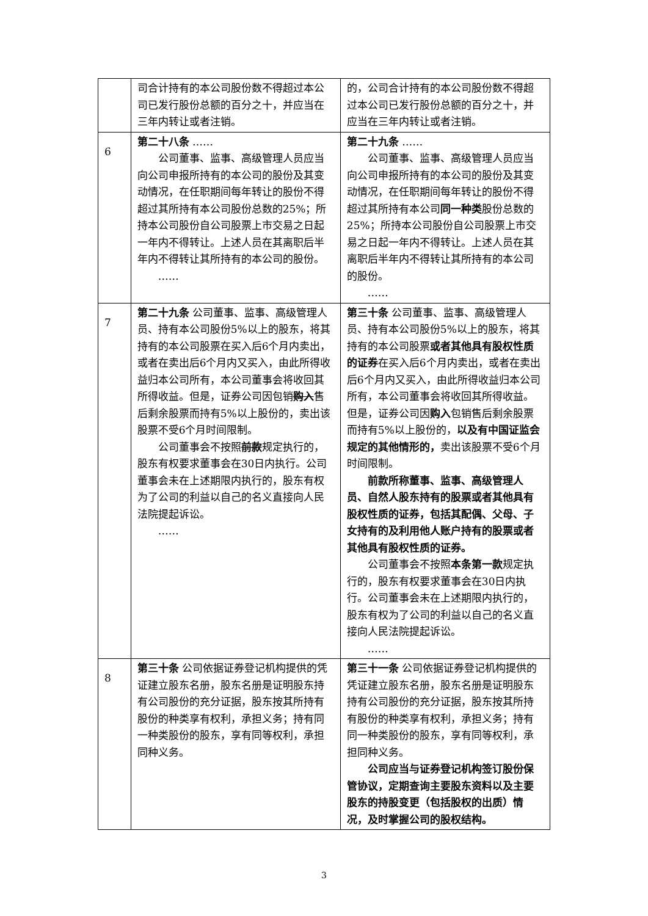| | 司合计持有的本公司股份数不得超过本公司已发行股份总额的百分之十，并应当在三年内转让或者注销。 | 的，公司合计持有的本公司股份数不得超过本公司已发行股份总额的百分之十，并应当在三年内转让或者注销。 |
| 6 | 第二十八条 …… 公司董事、监事、高级管理人员应当向公司申报所持有的本公司的股份及其变动情况，在任职期间每年转让的股份不得超过其所持有本公司股份总数的25%；所持本公司股份自公司股票上市交易之日起一年内不得转让。上述人员在其离职后半年内不得转让其所持有的本公司的股份。 …… | 第二十九条 …… 公司董事、监事、高级管理人员应当向公司申报所持有的本公司的股份及其变动情况，在任职期间每年转让的股份不得超过其所持有本公司 同一种类 股份总数的25%；所持本公司股份自公司股票上市交易之日起一年内不得转让。上述人员在其离职后半年内不得转让其所持有的本公司的股份。 …… |
| 7 | 第二十九条 公司董事、监事、高级管理人员、持有本公司股份5%以上的股东，将其持有的本公司股票在买入后6个月内卖出，或者在卖出后6个月内又买入，由此所得收益归本公司所有，本公司董事会将收回其所得收益。但是，证券公司因包销 购入 售后剩余股票而持有5%以上股份的，卖出该股票不受6个月时间限制。 公司董事会不按照 前款 规定执行的，股东有权要求董事会在30日内执行。公司董事会未在上述期限内执行的，股东有权为了公司的利益以自己的名义直接向人民法院提起诉讼。 …… | 第三十条 公司董事、监事、高级管理人员、持有本公司股份5%以上的股东，将其持有的本公司股票 或者其他具有股权性质的证券 在买入后6个月内卖出，或者在卖出后6个月内又买入，由此所得收益归本公司所有，本公司董事会将收回其所得收益。但是，证券公司因 购入 包销售后剩余股票而持有5%以上股份的， 以及有中国证监会规定的其他情形的， 卖出该股票不受6个月时间限制。 前款所称董事、监事、高级管理人员、自然人股东持有的股票或者其他具有股权性质的证券，包括其配偶、父母、子女持有的及利用他人账户持有的股票或者其他具有股权性质的证券。 公司董事会不按照 本条第一款 规定执行的，股东有权要求董事会在30日内执行。公司董事会未在上述期限内执行的，股东有权为了公司的利益以自己的名义直接向人民法院提起诉讼。 …… |
| 8 | 第三十条 公司依据证券登记机构提供的凭证建立股东名册，股东名册是证明股东持有公司股份的充分证据，股东按其所持有股份的种类享有权利，承担义务；持有同一种类股份的股东，享有同等权利，承担同种义务。 | 第三十一条 公司依据证券登记机构提供的凭证建立股东名册，股东名册是证明股东持有公司股份的充分证据，股东按其所持有股份的种类享有权利，承担义务；持有同一种类股份的股东，享有同等权利，承担同种义务。 公司应当与证券登记机构签订股份保管协议，定期查询主要股东资料以及主要股东的持股变更（包括股权的出质）情况，及时掌握公司的股权结构。 |
3